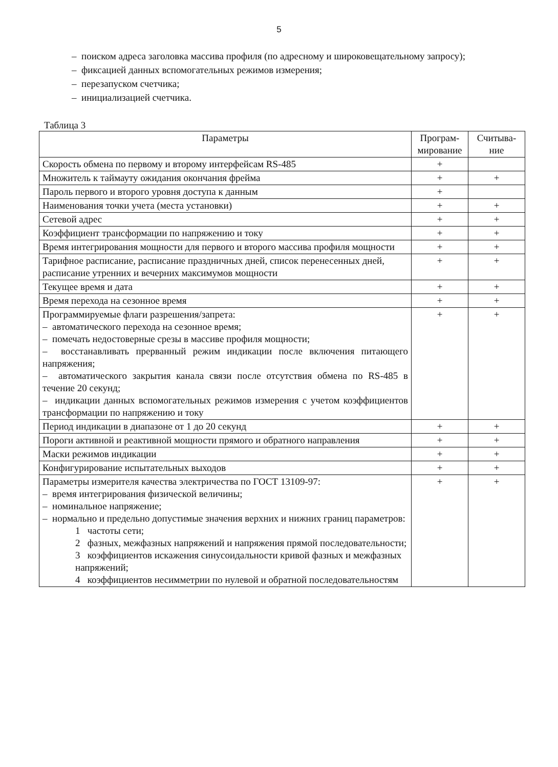5
– поиском адреса заголовка массива профиля (по адресному и широковещательному запросу);
– фиксацией данных вспомогательных режимов измерения;
– перезапуском счетчика;
– инициализацией счетчика.
Таблица 3
| Параметры | Програм- мирование | Считыва- ние |
| --- | --- | --- |
| Скорость обмена по первому и второму интерфейсам RS-485 | + | |
| Множитель к таймауту ожидания окончания фрейма | + | + |
| Пароль первого и второго уровня доступа к данным | + | |
| Наименования точки учета (места установки) | + | + |
| Сетевой адрес | + | + |
| Коэффициент трансформации по напряжению и току | + | + |
| Время интегрирования мощности для первого и второго массива профиля мощности | + | + |
| Тарифное расписание, расписание праздничных дней, список перенесенных дней, расписание утренних и вечерних максимумов мощности | + | + |
| Текущее время и дата | + | + |
| Время перехода на сезонное время | + | + |
| Программируемые флаги разрешения/запрета: – автоматического перехода на сезонное время; – помечать недостоверные срезы в массиве профиля мощности; – восстанавливать прерванный режим индикации после включения питающего напряжения; – автоматического закрытия канала связи после отсутствия обмена по RS-485 в течение 20 секунд; – индикации данных вспомогательных режимов измерения с учетом коэффициентов трансформации по напряжению и току | + | + |
| Период индикации в диапазоне от 1 до 20 секунд | + | + |
| Пороги активной и реактивной мощности прямого и обратного направления | + | + |
| Маски режимов индикации | + | + |
| Конфигурирование испытательных выходов | + | + |
| Параметры измерителя качества электричества по ГОСТ 13109-97: – время интегрирования физической величины; – номинальное напряжение; – нормально и предельно допустимые значения верхних и нижних границ параметров: 1 частоты сети; 2 фазных, межфазных напряжений и напряжения прямой последовательности; 3 коэффициентов искажения синусоидальности кривой фазных и межфазных напряжений; 4 коэффициентов несимметрии по нулевой и обратной последовательностям | + | + |